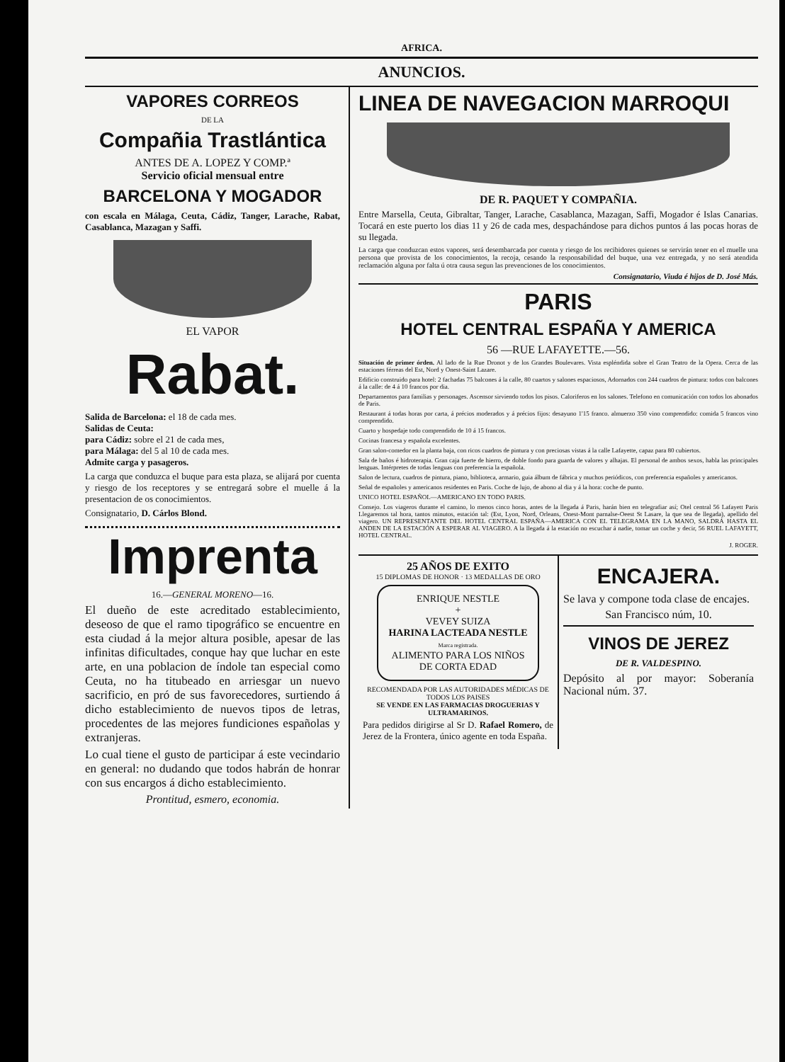AFRICA.
ANUNCIOS.
VAPORES CORREOS
DE LA
Compañia Trastlántica
ANTES DE A. LOPEZ Y COMP.ª
Servicio oficial mensual entre
BARCELONA Y MOGADOR
con escala en Málaga, Ceuta, Cádiz, Tanger, Larache, Rabat, Casablanca, Mazagan y Saffi.
EL VAPOR
Rabat.
Salida de Barcelona: el 18 de cada mes.
Salidas de Ceuta:
para Cádiz: sobre el 21 de cada mes,
para Málaga: del 5 al 10 de cada mes.
Admite carga y pasageros.
La carga que conduzca el buque para esta plaza, se alijará por cuenta y riesgo de los receptores y se entregará sobre el muelle á la presentacion de os conocimientos.
Consignatario, D. Cárlos Blond.
Imprenta
16.—GENERAL MORENO—16.
El dueño de este acreditado establecimiento, deseoso de que el ramo tipográfico se encuentre en esta ciudad á la mejor altura posible, apesar de las infinitas dificultades, conque hay que luchar en este arte, en una poblacion de índole tan especial como Ceuta, no ha titubeado en arriesgar un nuevo sacrificio, en pró de sus favorecedores, surtiendo á dicho establecimiento de nuevos tipos de letras, procedentes de las mejores fundiciones españolas y extranjeras.
Lo cual tiene el gusto de participar á este vecindario en general: no dudando que todos habrán de honrar con sus encargos á dicho establecimiento.
Prontitud, esmero, economia.
LINEA DE NAVEGACION MARROQUI
DE R. PAQUET Y COMPAÑIA.
Entre Marsella, Ceuta, Gibraltar, Tanger, Larache, Casablanca, Mazagan, Saffi, Mogador é Islas Canarias. Tocará en este puerto los dias 11 y 26 de cada mes, despachándose para dichos puntos á las pocas horas de su llegada.
La carga que conduzcan estos vapores, será desembarcada por cuenta y riesgo de los recibidores quienes se servirán tener en el muelle una persona que provista de los conocimientos, la recoja, cesando la responsabilidad del buque, una vez entregada, y no será atendida reclamación alguna por falta ú otra causa segun las prevenciones de los conocimientos.
Consignatario, Viuda é hijos de D. José Más.
PARIS
HOTEL CENTRAL ESPAÑA Y AMERICA
56 —RUE LAFAYETTE.—56.
Situación de primer órden. Al lado de la Rue Dronot y de los Grandes Boulevares. Vista espléndida sobre el Gran Teatro de la Opera. Cerca de las estaciones férreas del Est, Nord y Onest-Saint Lazare.
Edificio construido para hotel: 2 fachadas 75 balcones á la calle, 80 cuartos y salones espaciosos, Adornados con 244 cuadros de pintura: todos con balcones á la calle: de 4 á 10 francos por dia.
Departamentos para familias y personages. Ascensor sirviendo todos los pisos. Caloriferos en los salones. Telefono en comunicación con todos los abonados de Paris.
Restaurant á todas horas por carta, á précios moderados y á précios fijos: desayuno 1'15 franco. almuerzo 350 vino comprendido: comida 5 francos vino comprendido.
Cuarto y hospedaje todo comprendido de 10 á 15 francos.
Cocinas francesa y española excelentes.
Gran salon-comedor en la planta baja, con ricos cuadros de pintura y con preciosas vistas á la calle Lafayette, capaz para 80 cubiertos.
Sala de baños é hidroterapia. Gran caja fuerte de hierro, de doble fondo para guarda de valores y alhajas. El personal de ambos sexos, habla las principales lenguas. Intérpretes de todas lenguas con preferencia la española.
Salon de lectura, cuadros de pintura, piano, biblioteca, armario, guia álbum de fábrica y muchos periódicos, con preferencia españoles y americanos.
Señal de españoles y americanos residentes en Paris. Coche de lujo, de abono al dia y á la hora: coche de punto.
UNICO HOTEL ESPAÑOL—AMERICANO EN TODO PARIS.
Consejo. Los viageros durante el camino, lo menos cinco horas, antes de la llegada á Paris, harán bien en telegrafiar así; Otel central 56 Lafayett Paris Llegaremos tal hora, tantos minutos, estación tal: (Est, Lyon, Nord, Orleans, Onest-Mont parnalse-Oeest St Lasare, la que sea de llegada), apellido del viagero. UN REPRESENTANTE DEL HOTEL CENTRAL ESPAÑA—AMERICA CON EL TELEGRAMA EN LA MANO, SALDRÁ HASTA EL ANDEN DE LA ESTACIÓN A ESPERAR AL VIAGERO. A la llegada á la estación no escuchar á nadie, tomar un coche y decir, 56 RUEL LAFAYETT, HOTEL CENTRAL.
J. ROGER.
25 AÑOS DE EXITO
15 DIPLOMAS DE HONOR · 13 MEDALLAS DE ORO
ENRIQUE NESTLE
+
VEVEY SUIZA
HARINA LACTEADA NESTLE
Marca registrada.
ALIMENTO PARA LOS NIÑOS DE CORTA EDAD
RECOMENDADA POR LAS AUTORIDADES MÉDICAS DE TODOS LOS PAISES
SE VENDE EN LAS FARMACIAS DROGUERIAS Y ULTRAMARINOS.
Para pedidos dirigirse al Sr D. Rafael Romero, de Jerez de la Frontera, único agente en toda España.
ENCAJERA.
Se lava y compone toda clase de encajes.
San Francisco núm, 10.
VINOS DE JEREZ
DE R. VALDESPINO.
Depósito al por mayor: Soberanía Nacional núm. 37.